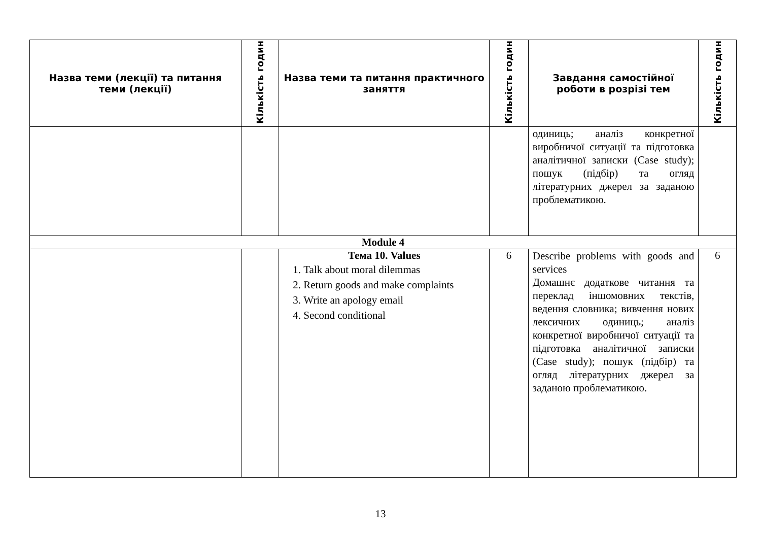| Назва теми (лекції) та питання теми (лекції) | Кількість годин | Назва теми та питання практичного заняття | Кількість годин | Завдання самостійної роботи в розрізі тем | Кількість годин |
| --- | --- | --- | --- | --- | --- |
| | | | | одиниць; аналіз конкретної виробничої ситуації та підготовка аналітичної записки (Case study); пошук (підбір) та огляд літературних джерел за заданою проблематикою. | |
| Module 4 | | | | | |
| | | Тема 10. Values 1. Talk about moral dilemmas 2. Return goods and make complaints 3. Write an apology email 4. Second conditional | 6 | Describe problems with goods and services Домашнє додаткове читання та переклад іншомовних текстів, ведення словника; вивчення нових лексичних одиниць; аналіз конкретної виробничої ситуації та підготовка аналітичної записки (Case study); пошук (підбір) та огляд літературних джерел за заданою проблематикою. | 6 |
13